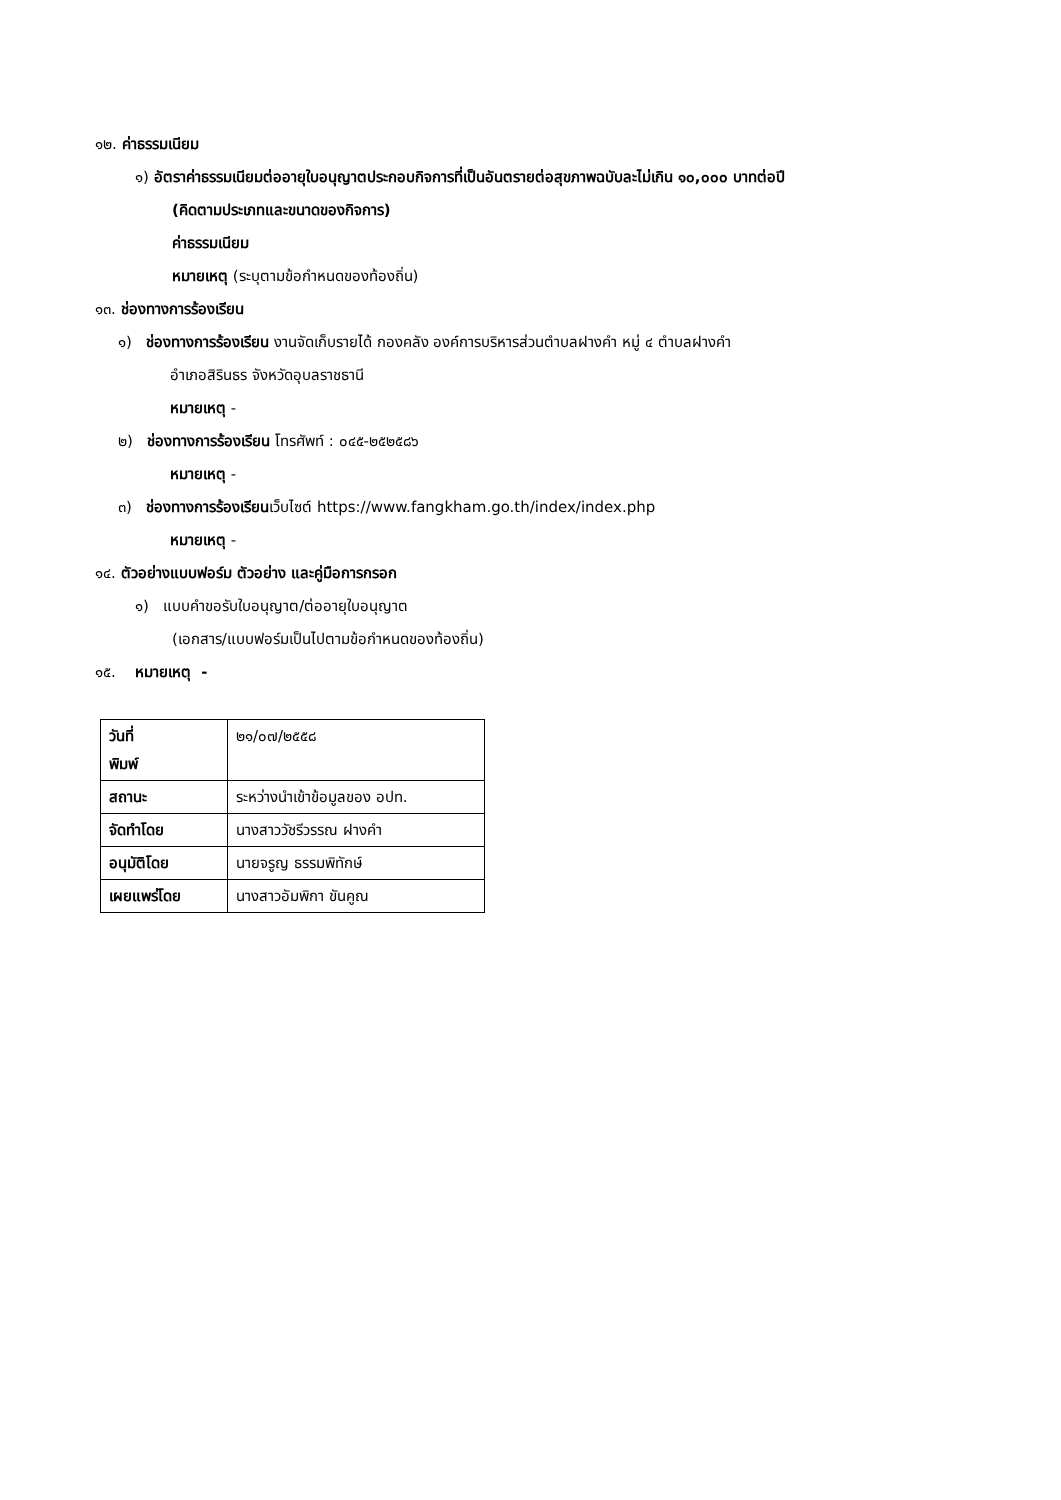๑๒. ค่าธรรมเนียม
๑) อัตราค่าธรรมเนียมต่ออายุใบอนุญาตประกอบกิจการที่เป็นอันตรายต่อสุขภาพฉบับละไม่เกิน ๑๐,๐๐๐ บาทต่อปี
(คิดตามประเภทและขนาดของกิจการ)
ค่าธรรมเนียม
หมายเหตุ (ระบุตามข้อกำหนดของท้องถิ่น)
๑๓. ช่องทางการร้องเรียน
๑) ช่องทางการร้องเรียน งานจัดเก็บรายได้ กองคลัง องค์การบริหารส่วนตำบลฝางคำ หมู่ ๔ ตำบลฝางคำ
อำเภอสิรินธร จังหวัดอุบลราชธานี
หมายเหตุ -
๒) ช่องทางการร้องเรียน โทรศัพท์ : ๐๔๕-๒๕๒๕๘๖
หมายเหตุ -
๓) ช่องทางการร้องเรียนเว็บไซต์ https://www.fangkham.go.th/index/index.php
หมายเหตุ -
๑๔. ตัวอย่างแบบฟอร์ม ตัวอย่าง และคู่มือการกรอก
๑) แบบคำขอรับใบอนุญาต/ต่ออายุใบอนุญาต
(เอกสาร/แบบฟอร์มเป็นไปตามข้อกำหนดของท้องถิ่น)
๑๕. หมายเหตุ -
| วันที่ พิมพ์ | ๒๑/๐๗/๒๕๕๘ |
| สถานะ | ระหว่างนำเข้าข้อมูลของ อปท. |
| จัดทำโดย | นางสาววัชรีวรรณ ฝางคำ |
| อนุมัติโดย | นายจรูญ ธรรมพิทักษ์ |
| เผยแพร่โดย | นางสาวอัมพิกา ขันคูณ |